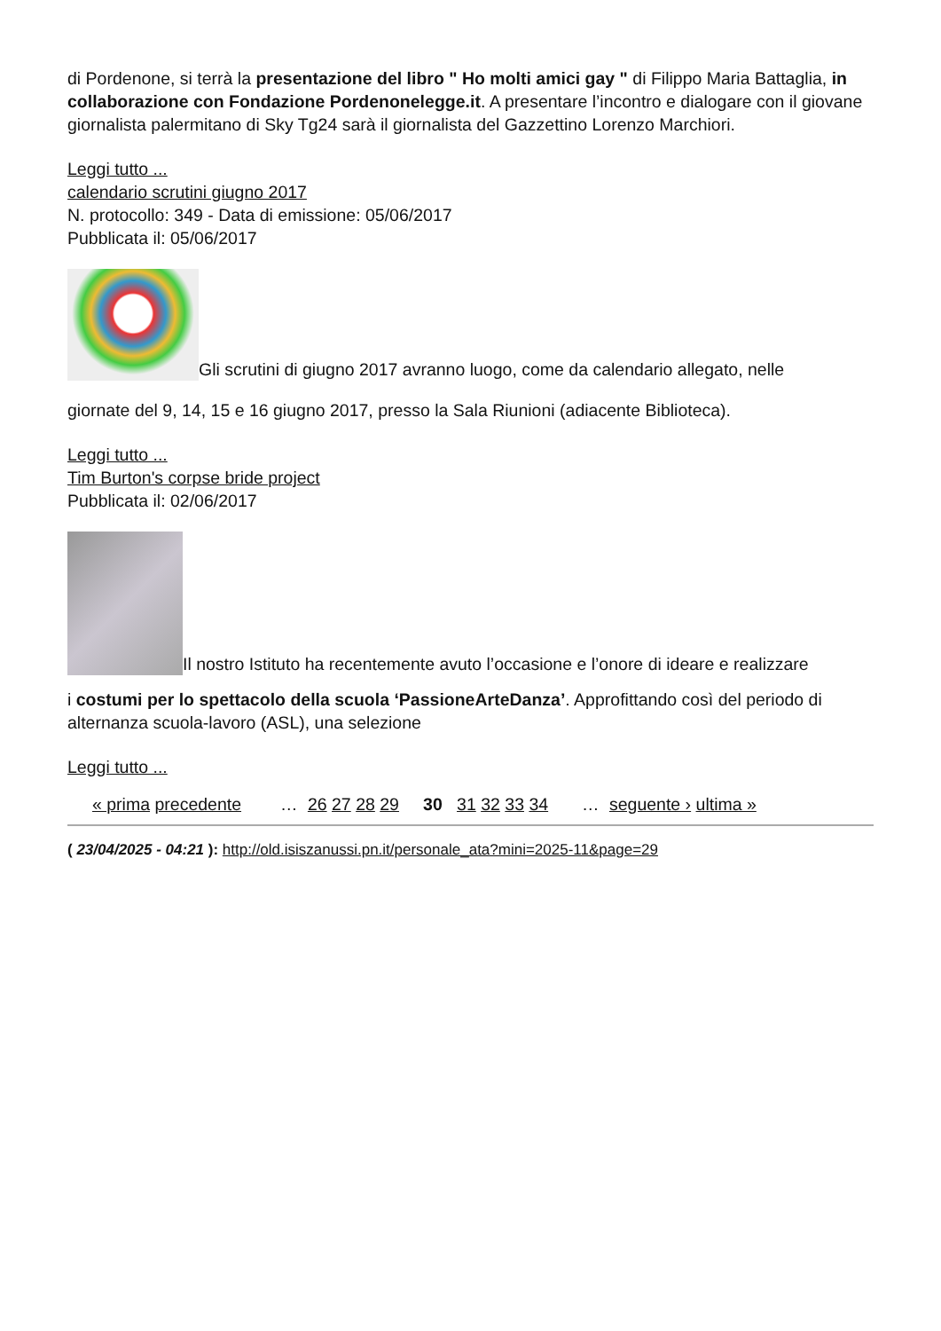di Pordenone, si terrà la presentazione del libro " Ho molti amici gay " di Filippo Maria Battaglia, in collaborazione con Fondazione Pordenonelegge.it. A presentare l’incontro e dialogare con il giovane giornalista palermitano di Sky Tg24 sarà il giornalista del Gazzettino Lorenzo Marchiori.
Leggi tutto ...
calendario scrutini giugno 2017
N. protocollo: 349 - Data di emissione: 05/06/2017
Pubblicata il: 05/06/2017
Gli scrutini di giugno 2017 avranno luogo, come da calendario allegato, nelle
giornate del 9, 14, 15 e 16 giugno 2017, presso la Sala Riunioni (adiacente Biblioteca).
Leggi tutto ...
Tim Burton's corpse bride project
Pubblicata il: 02/06/2017
Il nostro Istituto ha recentemente avuto l’occasione e l’onore di ideare e realizzare
i costumi per lo spettacolo della scuola ‘PassioneArteDanza’. Approfittando così del periodo di alternanza scuola-lavoro (ASL), una selezione
Leggi tutto ...
« prima precedente … 26 27 28 29 30 31 32 33 34 … seguente › ultima »
( 23/04/2025 - 04:21 ): http://old.isiszanussi.pn.it/personale_ata?mini=2025-11&page=29